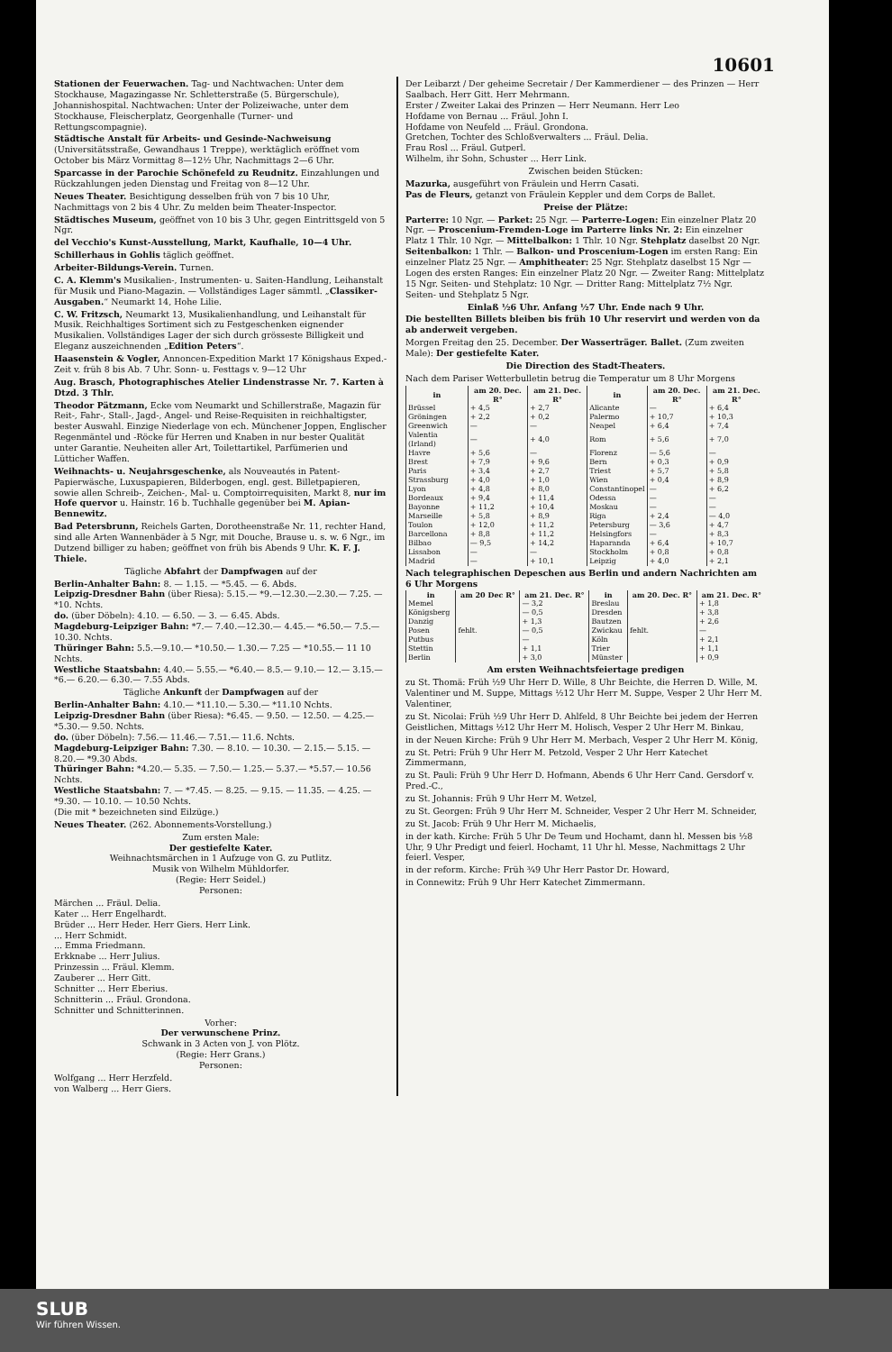10601
Stationen der Feuerwachen. Tag- und Nachtwachen: Unter dem Stockhause, Magazingasse Nr. Schletterstraße (5. Bürgerschule), Johannishospital. Nachtwachen: Unter der Polizeiwache, unter dem Stockhause, Fleischerplatz, Georgenhalle (Turner- und Rettungscompagnie).
Städtische Anstalt für Arbeits- und Gesinde-Nachweisung (Universitätsstraße, Gewandhaus 1 Treppe), werktäglich eröffnet vom October bis März Vormittag 8—12½ Uhr, Nachmittags 2—6 Uhr.
Sparcasse in der Parochie Schönefeld zu Reudnitz. Einzahlungen und Rückzahlungen jeden Dienstag und Freitag von 8—12 Uhr.
Neues Theater. Besichtigung desselben früh von 7 bis 10 Uhr, Nachmittags von 2 bis 4 Uhr. Zu melden beim Theater-Inspector.
Städtisches Museum, geöffnet von 10 bis 3 Uhr, gegen Eintrittsgeld von 5 Ngr.
del Vecchio's Kunst-Ausstellung, Markt, Kaufhalle, 10—4 Uhr.
Schillerhaus in Gohlis täglich geöffnet.
Arbeiter-Bildungs-Verein. Turnen.
C. A. Klemm's Musikalien-, Instrumenten- u. Saiten-Handlung, Leihanstalt für Musik und Piano-Magazin. — Vollständiges Lager sämmtl. „Classiker-Ausgaben.“ Neumarkt 14, Hohe Lilie.
C. W. Fritzsch, Neumarkt 13, Musikalienhandlung, und Leihanstalt für Musik. Reichhaltiges Sortiment sich zu Festgeschenken eignender Musikalien. Vollständiges Lager der sich durch grösseste Billigkeit und Eleganz auszeichnenden „Edition Peters“.
Haasenstein & Vogler, Annoncen-Expedition Markt 17 Königshaus Exped.-Zeit v. früh 8 bis Ab. 7 Uhr. Sonn- u. Festtags v. 9—12 Uhr
Aug. Brasch, Photographisches Atelier Lindenstrasse Nr. 7. Karten à Dtzd. 3 Thlr.
Theodor Pätzmann, Ecke vom Neumarkt und Schillerstraße, Magazin für Reit-, Fahr-, Stall-, Jagd-, Angel- und Reise-Requisiten in reichhaltigster, bester Auswahl. Einzige Niederlage von ech. Münchener Joppen, Englischer Regenmäntel und -Röcke für Herren und Knaben in nur bester Qualität unter Garantie. Neuheiten aller Art, Toilettartikel, Parfümerien und Lütticher Waffen.
Weihnachts- u. Neujahrsgeschenke, als Nouveautés in Patent-Papierwäsche, Luxuspapieren, Bilderbogen, engl. gest. Billetpapieren, sowie allen Schreib-, Zeichen-, Mal- u. Comptoirrequisiten, Markt 8, nur im Hofe quervor u. Hainstr. 16 b. Tuchhalle gegenüber bei M. Apian-Bennewitz.
Bad Petersbrunn, Reichels Garten, Dorotheenstraße Nr. 11, rechter Hand, sind alle Arten Wannenbäder à 5 Ngr, mit Douche, Brause u. s. w. 6 Ngr., im Dutzend billiger zu haben; geöffnet von früh bis Abends 9 Uhr. K. F. J. Thiele.
Tägliche Abfahrt der Dampfwagen auf der
Berlin-Anhalter Bahn: 8. — 1.15. — *5.45. — 6. Abds.
Leipzig-Dresdner Bahn (über Riesa): 5.15.— *9.—12.30.—2.30.— 7.25. — *10. Nchts.
do. (über Döbeln): 4.10. — 6.50. — 3. — 6.45. Abds.
Magdeburg-Leipziger Bahn: *7.— 7.40.—12.30.— 4.45.— *6.50.— 7.5.—10.30. Nchts.
Thüringer Bahn: 5.5.—9.10.— *10.50.— 1.30.— 7.25 — *10.55.— 11 10 Nchts.
Westliche Staatsbahn: 4.40.— 5.55.— *6.40.— 8.5.— 9.10.— 12.— 3.15.— *6.— 6.20.— 6.30.— 7.55 Abds.
Tägliche Ankunft der Dampfwagen auf der
Berlin-Anhalter Bahn: 4.10.— *11.10.— 5.30.— *11.10 Nchts.
Leipzig-Dresdner Bahn (über Riesa): *6.45. — 9.50. — 12.50. — 4.25.— *5.30.— 9.50. Nchts.
do. (über Döbeln): 7.56.— 11.46.— 7.51.— 11.6. Nchts.
Magdeburg-Leipziger Bahn: 7.30. — 8.10. — 10.30. — 2.15.— 5.15. — 8.20.— *9.30 Abds.
Thüringer Bahn: *4.20.— 5.35. — 7.50.— 1.25.— 5.37.— *5.57.— 10.56 Nchts.
Westliche Staatsbahn: 7. — *7.45. — 8.25. — 9.15. — 11.35. — 4.25. — *9.30. — 10.10. — 10.50 Nchts.
(Die mit * bezeichneten sind Eilzüge.)
Neues Theater. (262. Abonnements-Vorstellung.)
Zum ersten Male:
Der gestiefelte Kater.
Weihnachtsmärchen in 1 Aufzuge von G. zu Putlitz.
Musik von Wilhelm Mühldorfer.
(Regie: Herr Seidel.)
Personen:
Märchen ... Fräul. Delia.
Kater ... Herr Engelhardt.
Brüder ... Herr Heder. Herr Giers. Herr Link.
... Herr Schmidt.
... Emma Friedmann.
Erkknabe ... Herr Julius.
Prinzessin ... Fräul. Klemm.
Zauberer ... Herr Gitt.
Schnitter ... Herr Eberius.
Schnitterin ... Fräul. Grondona.
Schnitter und Schnitterinnen.
Vorher:
Der verwunschene Prinz.
Schwank in 3 Acten von J. von Plötz.
(Regie: Herr Grans.)
Personen:
Wolfgang ... Herr Herzfeld.
von Walberg ... Herr Giers.
Der Leibarzt / Der geheime Secretair / Der Kammerdiener — des Prinzen — Herr Saalbach. Herr Gitt. Herr Mehrmann.
Erster / Zweiter Lakai des Prinzen — Herr Neumann. Herr Leo
Hofdame von Bernau ... Fräul. John I.
Hofdame von Neufeld ... Fräul. Grondona.
Gretchen, Tochter des Schloßverwalters ... Fräul. Delia.
Frau Rosl ... Fräul. Gutperl.
Wilhelm, ihr Sohn, Schuster ... Herr Link.
Zwischen beiden Stücken:
Mazurka, ausgeführt von Fräulein und Herrn Casati.
Pas de Fleurs, getanzt von Fräulein Keppler und dem Corps de Ballet.
Preise der Plätze:
Parterre: 10 Ngr. — Parket: 25 Ngr. — Parterre-Logen: Ein einzelner Platz 20 Ngr. — Proscenium-Fremden-Loge im Parterre links Nr. 2: Ein einzelner Platz 1 Thlr. 10 Ngr. — Mittelbalkon: 1 Thlr. 10 Ngr. Stehplatz daselbst 20 Ngr. Seitenbalkon: 1 Thlr. — Balkon- und Proscenium-Logen im ersten Rang: Ein einzelner Platz 25 Ngr. — Amphitheater: 25 Ngr. Stehplatz daselbst 15 Ngr — Logen des ersten Ranges: Ein einzelner Platz 20 Ngr. — Zweiter Rang: Mittelplatz 15 Ngr. Seiten- und Stehplatz: 10 Ngr. — Dritter Rang: Mittelplatz 7½ Ngr. Seiten- und Stehplatz 5 Ngr.
Einlaß ½6 Uhr. Anfang ½7 Uhr. Ende nach 9 Uhr.
Die bestellten Billets bleiben bis früh 10 Uhr reservirt und werden von da ab anderweit vergeben.
Morgen Freitag den 25. December. Der Wasserträger. Ballet. (Zum zweiten Male): Der gestiefelte Kater.
Die Direction des Stadt-Theaters.
Nach dem Pariser Wetterbulletin betrug die Temperatur um 8 Uhr Morgens
| in | am 20. Dec. R° | am 21. Dec. R° | in | am 20. Dec. R° | am 21. Dec. R° |
| --- | --- | --- | --- | --- | --- |
| Brüssel | + 4,5 | + 2,7 | Alicante | — | + 6,4 |
| Gröningen | + 2,2 | + 0,2 | Palermo | + 10,7 | + 10,3 |
| Greenwich | — | — | Neapel | + 6,4 | + 7,4 |
| Valentia (Irland) | — | + 4,0 | Rom | + 5,6 | + 7,0 |
| Havre | + 5,6 | — | Florenz | — 5,6 | — |
| Brest | + 7,9 | + 9,6 | Bern | + 0,3 | + 0,9 |
| Paris | + 3,4 | + 2,7 | Triest | + 5,7 | + 5,8 |
| Strassburg | + 4,0 | + 1,0 | Wien | + 0,4 | + 8,9 |
| Lyon | + 4,8 | + 8,0 | Constantinopel | — | + 6,2 |
| Bordeaux | + 9,4 | + 11,4 | Odessa | — | — |
| Bayonne | + 11,2 | + 10,4 | Moskau | — | — |
| Marseille | + 5,8 | + 8,9 | Riga | + 2,4 | — 4,0 |
| Toulon | + 12,0 | + 11,2 | Petersburg | — 3,6 | + 4,7 |
| Barcellona | + 8,8 | + 11,2 | Helsingfors | — | + 8,3 |
| Bilbao | — 9,5 | + 14,2 | Haparanda | + 6,4 | + 10,7 |
| Lissabon | — | — | Stockholm | + 0,8 | + 0,8 |
| Madrid | — | + 10,1 | Leipzig | + 4,0 | + 2,1 |
Nach telegraphischen Depeschen aus Berlin und andern Nachrichten am 6 Uhr Morgens
| in | am 20 Dec R° | am 21. Dec. R° | in | am 20. Dec. R° | am 21. Dec. R° |
| --- | --- | --- | --- | --- | --- |
| Memel | fehlt. | — 3,2 | Breslau | fehlt. | + 1,8 |
| Königsberg | | — 0,5 | Dresden | | + 3,8 |
| Danzig | | + 1,3 | Bautzen | | + 2,6 |
| Posen | | — 0,5 | Zwickau | | — |
| Putbus | | — | Köln | | + 2,1 |
| Stettin | | + 1,1 | Trier | | + 1,1 |
| Berlin | | + 3,0 | Münster | | + 0,9 |
Am ersten Weihnachtsfeiertage predigen
zu St. Thomä: Früh ½9 Uhr Herr D. Wille, 8 Uhr Beichte, die Herren D. Wille, M. Valentiner und M. Suppe, Mittags ½12 Uhr Herr M. Suppe, Vesper 2 Uhr Herr M. Valentiner,
zu St. Nicolai: Früh ½9 Uhr Herr D. Ahlfeld, 8 Uhr Beichte bei jedem der Herren Geistlichen, Mittags ½12 Uhr Herr M. Holisch, Vesper 2 Uhr Herr M. Binkau,
in der Neuen Kirche: Früh 9 Uhr Herr M. Merbach, Vesper 2 Uhr Herr M. König,
zu St. Petri: Früh 9 Uhr Herr M. Petzold, Vesper 2 Uhr Herr Katechet Zimmermann,
zu St. Pauli: Früh 9 Uhr Herr D. Hofmann, Abends 6 Uhr Herr Cand. Gersdorf v. Pred.-C.,
zu St. Johannis: Früh 9 Uhr Herr M. Wetzel,
zu St. Georgen: Früh 9 Uhr Herr M. Schneider, Vesper 2 Uhr Herr M. Schneider,
zu St. Jacob: Früh 9 Uhr Herr M. Michaelis,
in der kath. Kirche: Früh 5 Uhr De Teum und Hochamt, dann hl. Messen bis ½8 Uhr, 9 Uhr Predigt und feierl. Hochamt, 11 Uhr hl. Messe, Nachmittags 2 Uhr feierl. Vesper,
in der reform. Kirche: Früh ¾9 Uhr Herr Pastor Dr. Howard,
in Connewitz: Früh 9 Uhr Herr Katechet Zimmermann.
SLUB
Wir führen Wissen.